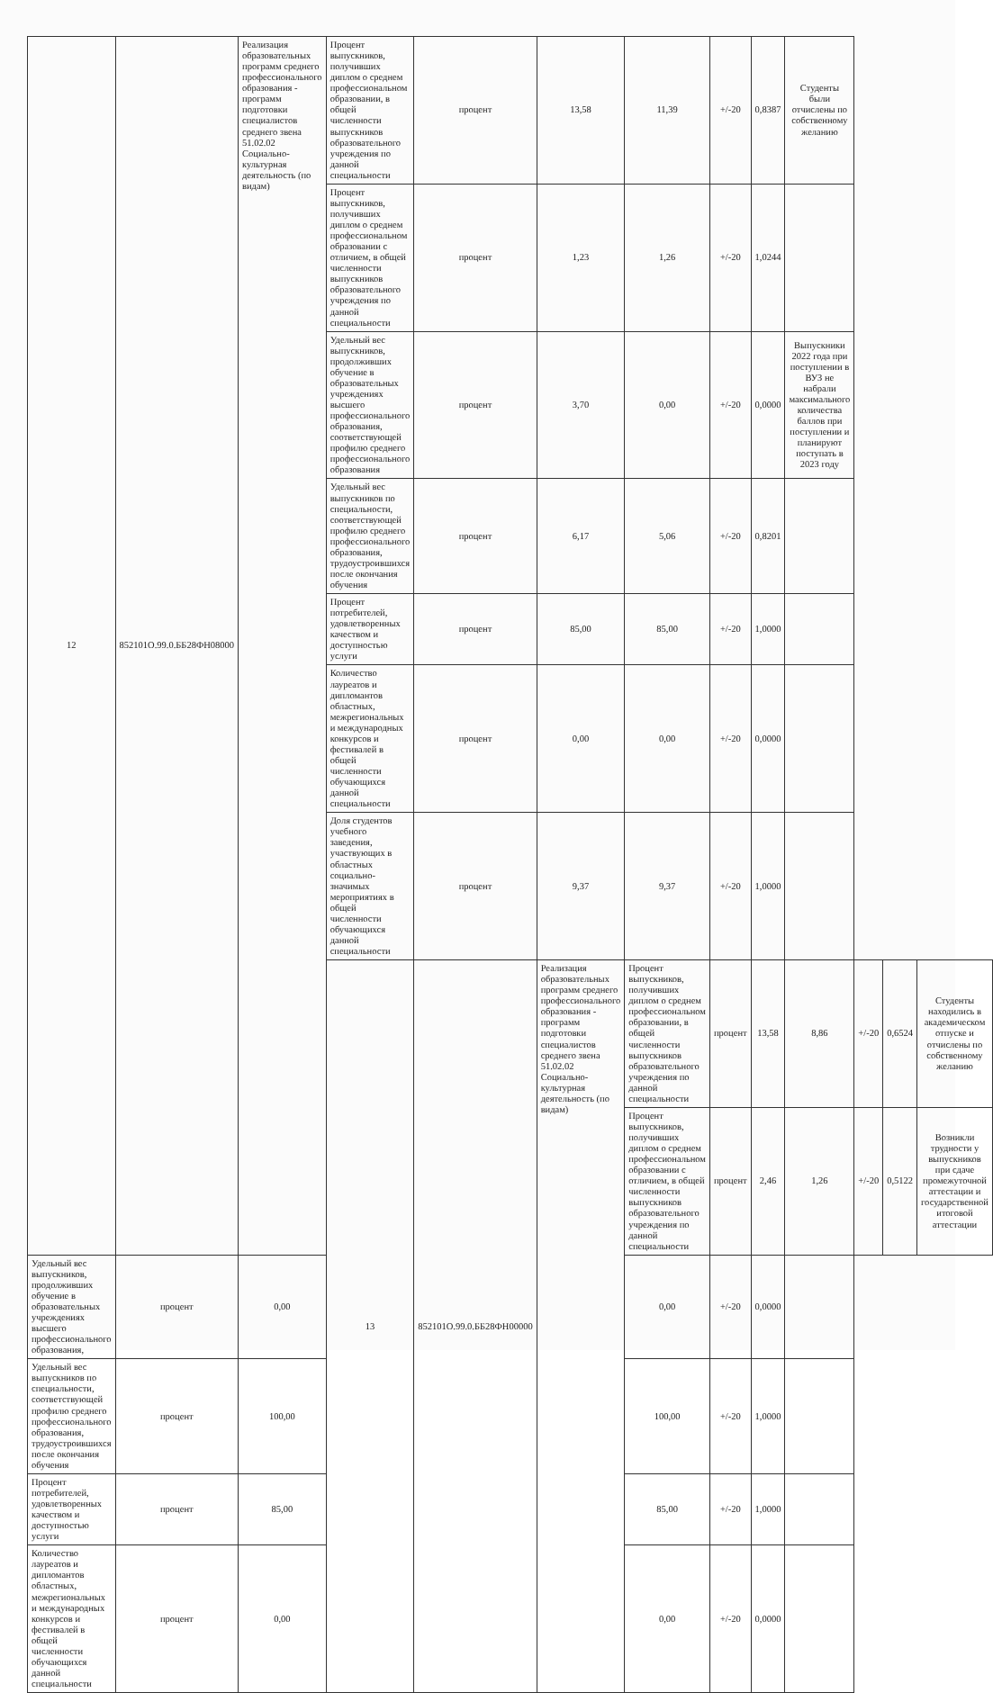| 12 | 852101О.99.0.ББ28ФН08000 | Реализация образовательных программ среднего профессионального образования - программ подготовки специалистов среднего звена 51.02.02 Социально-культурная деятельность (по видам) | Процент выпускников, получивших диплом о среднем профессиональном образовании, в общей численности выпускников образовательного учреждения по данной специальности | процент | 13,58 | 11,39 | +/-20 | 0,8387 | Студенты были отчислены по собственному желанию | | | |
| | | | Процент выпускников, получивших диплом о среднем профессиональном образовании с отличием, в общей численности выпускников образовательного учреждения по данной специальности | процент | 1,23 | 1,26 | +/-20 | 1,0244 | | | | |
| | | | Удельный вес выпускников, продолживших обучение в образовательных учреждениях высшего профессионального образования, соответствующей профилю среднего профессионального образования | процент | 3,70 | 0,00 | +/-20 | 0,0000 | Выпускники 2022 года при поступлении в ВУЗ не набрали максимального количества баллов при поступлении и планируют поступать в 2023 году | | | |
| | | | Удельный вес выпускников по специальности, соответствующей профилю среднего профессионального образования, трудоустроившихся после окончания обучения | процент | 6,17 | 5,06 | +/-20 | 0,8201 | | | | |
| | | | Процент потребителей, удовлетворенных качеством и доступностью услуги | процент | 85,00 | 85,00 | +/-20 | 1,0000 | | | | |
| | | | Количество лауреатов и дипломантов областных, межрегиональных и международных конкурсов и фестивалей в общей численности обучающихся данной специальности | процент | 0,00 | 0,00 | +/-20 | 0,0000 | | | | |
| | | | Доля студентов учебного заведения, участвующих в областных социально-значимых мероприятиях в общей численности обучающихся данной специальности | процент | 9,37 | 9,37 | +/-20 | 1,0000 | | | | |
| | | | 13 | 852101О.99.0.ББ28ФН00000 | Реализация образовательных программ среднего профессионального образования - программ подготовки специалистов среднего звена 51.02.02 Социально-культурная деятельность (по видам) | Процент выпускников, получивших диплом о среднем профессиональном образовании, в общей численности выпускников образовательного учреждения по данной специальности | процент | 13,58 | 8,86 | +/-20 | 0,6524 | Студенты находились в академическом отпуске и отчислены по собственному желанию |
| | | | | | | Процент выпускников, получивших диплом о среднем профессиональном образовании с отличием, в общей численности выпускников образовательного учреждения по данной специальности | процент | 2,46 | 1,26 | +/-20 | 0,5122 | Возникли трудности у выпускников при сдаче промежуточной аттестации и государственной итоговой аттестации |
| Удельный вес выпускников, продолживших обучение в образовательных учреждениях высшего профессионального образования, | процент | 0,00 | | | | 0,00 | +/-20 | 0,0000 | | | | |
| Удельный вес выпускников по специальности, соответствующей профилю среднего профессионального образования, трудоустроившихся после окончания обучения | процент | 100,00 | | | | 100,00 | +/-20 | 1,0000 | | | | |
| Процент потребителей, удовлетворенных качеством и доступностью услуги | процент | 85,00 | | | | 85,00 | +/-20 | 1,0000 | | | | |
| Количество лауреатов и дипломантов областных, межрегиональных и международных конкурсов и фестивалей в общей численности обучающихся данной специальности | процент | 0,00 | | | | 0,00 | +/-20 | 0,0000 | | | | |